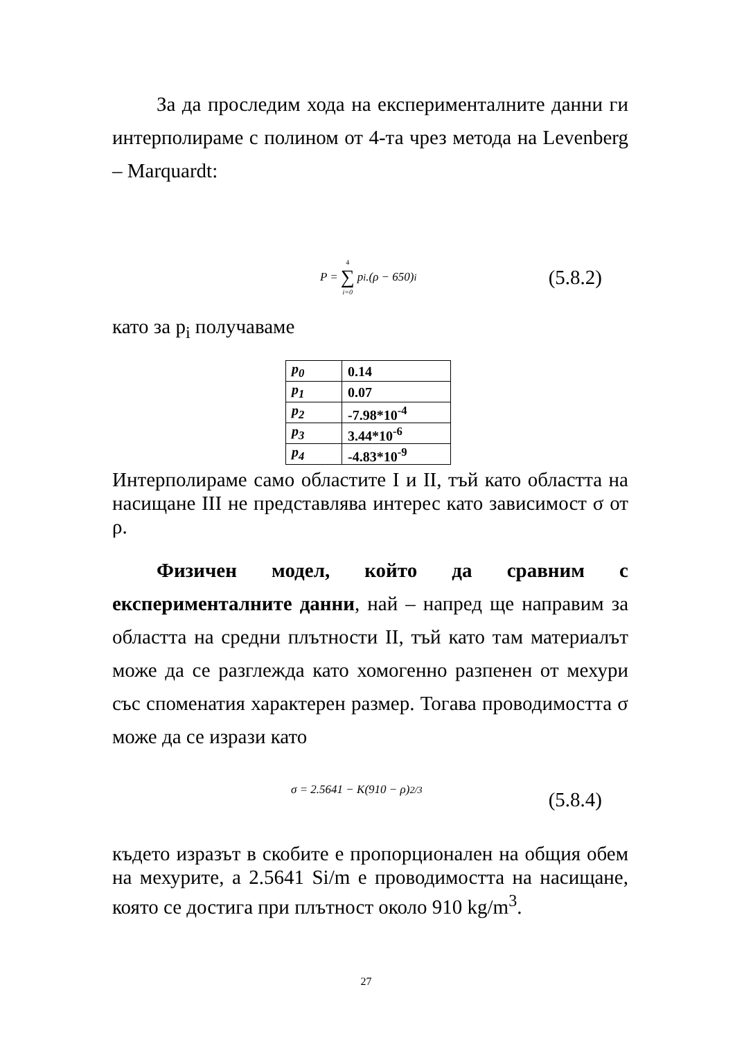За да проследим хода на експерименталните данни ги интерполираме с полином от 4-та чрез метода на Levenberg – Marquardt:
P = 4 ∑ i=0 p<sub>i</sub>.(ρ − 650)<sup>i</sup>
(5.8.2)
като за p<sub>i</sub> получаваме
| p<sub>0</sub> | 0.14 |
| p<sub>1</sub> | 0.07 |
| p<sub>2</sub> | -7.98*10<sup>-4</sup> |
| p<sub>3</sub> | 3.44*10<sup>-6</sup> |
| p<sub>4</sub> | -4.83*10<sup>-9</sup> |
Интерполираме само областите I и II, тъй като областта на насищане III не представлява интерес като зависимост σ от ρ.
Физичен модел, който да сравним с експерименталните данни, най – напред ще направим за областта на средни плътности II, тъй като там материалът може да се разглежда като хомогенно разпенен от мехури със споменатия характерен размер. Тогава проводимостта σ може да се изрази като
σ = 2.5641 − K(910 − ρ)<sup>2/3</sup>
(5.8.4)
където изразът в скобите е пропорционален на общия обем на мехурите, а 2.5641 Si/m е проводимостта на насищане, която се достига при плътност около 910 kg/m<sup>3</sup>.
27